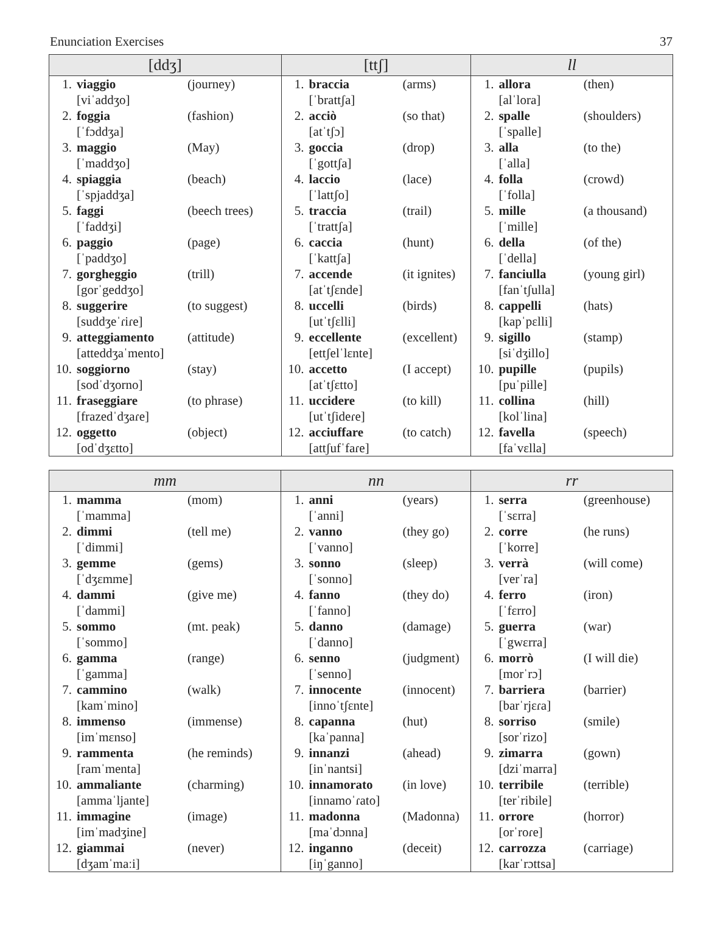Enunciation Exercises 37
| [ddʒ] | | | [ttʃ] | | | ll | | |
| --- | --- | --- | --- | --- | --- | --- | --- | --- |
| 1. | viaggio [viˈaddʒo] | (journey) | 1. | braccia [ˈbrattʃa] | (arms) | 1. | allora [alˈlora] | (then) |
| 2. | foggia [ˈfɔddʒa] | (fashion) | 2. | acciò [atˈtʃɔ] | (so that) | 2. | spalle [ˈspalle] | (shoulders) |
| 3. | maggio [ˈmaddʒo] | (May) | 3. | goccia [ˈgottʃa] | (drop) | 3. | alla [ˈalla] | (to the) |
| 4. | spiaggia [ˈspjaddʒa] | (beach) | 4. | laccio [ˈlattʃo] | (lace) | 4. | folla [ˈfolla] | (crowd) |
| 5. | faggi [ˈfaddʒi] | (beech trees) | 5. | traccia [ˈtrattʃa] | (trail) | 5. | mille [ˈmille] | (a thousand) |
| 6. | paggio [ˈpaddʒo] | (page) | 6. | caccia [ˈkattʃa] | (hunt) | 6. | della [ˈdella] | (of the) |
| 7. | gorgheggio [gorˈgeddʒo] | (trill) | 7. | accende [atˈtʃɛnde] | (it ignites) | 7. | fanciulla [fanˈtʃulla] | (young girl) |
| 8. | suggerire [suddʒeˈɾiɾe] | (to suggest) | 8. | uccelli [utˈtʃɛlli] | (birds) | 8. | cappelli [kapˈpɛlli] | (hats) |
| 9. | atteggiamento [atteddʒaˈmento] | (attitude) | 9. | eccellente [ettʃelˈlɛnte] | (excellent) | 9. | sigillo [siˈdʒillo] | (stamp) |
| 10. | soggiorno [sodˈdʒorno] | (stay) | 10. | accetto [atˈtʃɛtto] | (I accept) | 10. | pupille [puˈpille] | (pupils) |
| 11. | fraseggiare [frazedˈdʒaɾe] | (to phrase) | 11. | uccidere [utˈtʃideɾe] | (to kill) | 11. | collina [kolˈlina] | (hill) |
| 12. | oggetto [odˈdʒɛtto] | (object) | 12. | acciuffare [attʃufˈfaɾe] | (to catch) | 12. | favella [faˈvɛlla] | (speech) |
| mm | | | nn | | | rr | | |
| --- | --- | --- | --- | --- | --- | --- | --- | --- |
| 1. | mamma [ˈmamma] | (mom) | 1. | anni [ˈanni] | (years) | 1. | serra [ˈsɛrra] | (greenhouse) |
| 2. | dimmi [ˈdimmi] | (tell me) | 2. | vanno [ˈvanno] | (they go) | 2. | corre [ˈkorre] | (he runs) |
| 3. | gemme [ˈdʒɛmme] | (gems) | 3. | sonno [ˈsonno] | (sleep) | 3. | verrà [verˈra] | (will come) |
| 4. | dammi [ˈdammi] | (give me) | 4. | fanno [ˈfanno] | (they do) | 4. | ferro [ˈfɛrro] | (iron) |
| 5. | sommo [ˈsommo] | (mt. peak) | 5. | danno [ˈdanno] | (damage) | 5. | guerra [ˈgwɛrra] | (war) |
| 6. | gamma [ˈgamma] | (range) | 6. | senno [ˈsenno] | (judgment) | 6. | morrò [morˈrɔ] | (I will die) |
| 7. | cammino [kamˈmino] | (walk) | 7. | innocente [innoˈtʃɛnte] | (innocent) | 7. | barriera [barˈrjɛɾa] | (barrier) |
| 8. | immenso [imˈmɛnso] | (immense) | 8. | capanna [kaˈpanna] | (hut) | 8. | sorriso [sorˈrizo] | (smile) |
| 9. | rammenta [ramˈmenta] | (he reminds) | 9. | innanzi [inˈnantsi] | (ahead) | 9. | zimarra [dziˈmarra] | (gown) |
| 10. | ammaliante [ammaˈljante] | (charming) | 10. | innamorato [innamoˈɾato] | (in love) | 10. | terribile [terˈribile] | (terrible) |
| 11. | immagine [imˈmadʒine] | (image) | 11. | madonna [maˈdɔnna] | (Madonna) | 11. | orrore [orˈroɾe] | (horror) |
| 12. | giammai [dʒamˈmaːi] | (never) | 12. | inganno [iŋˈganno] | (deceit) | 12. | carrozza [karˈrɔttsa] | (carriage) |